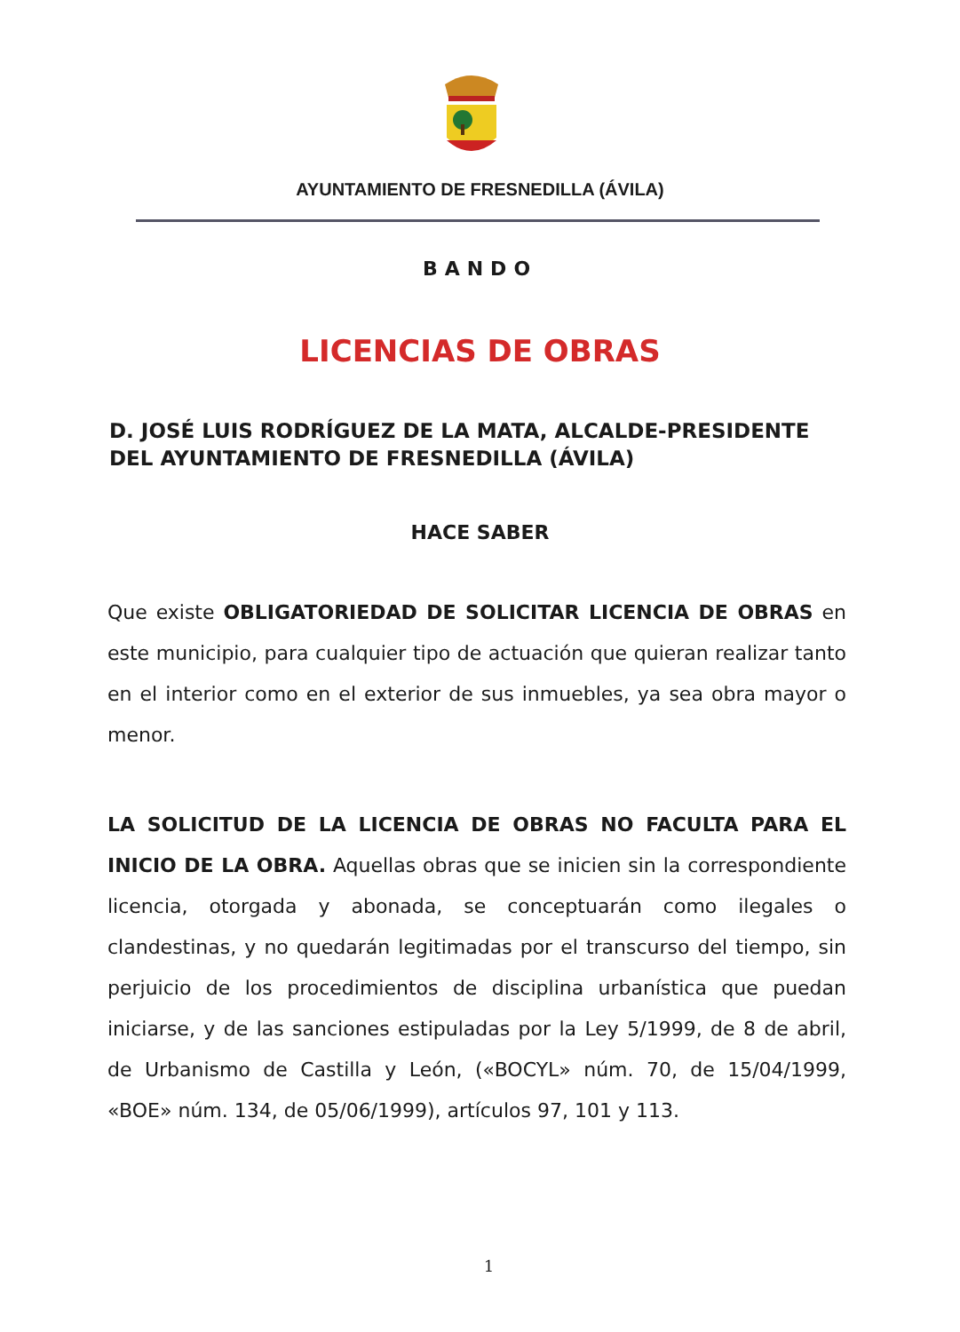AYUNTAMIENTO DE FRESNEDILLA (ÁVILA)
BANDO
LICENCIAS DE OBRAS
D. JOSÉ LUIS RODRÍGUEZ DE LA MATA, ALCALDE-PRESIDENTE DEL AYUNTAMIENTO DE FRESNEDILLA (ÁVILA)
HACE SABER
Que existe OBLIGATORIEDAD DE SOLICITAR LICENCIA DE OBRAS en este municipio, para cualquier tipo de actuación que quieran realizar tanto en el interior como en el exterior de sus inmuebles, ya sea obra mayor o menor.
LA SOLICITUD DE LA LICENCIA DE OBRAS NO FACULTA PARA EL INICIO DE LA OBRA. Aquellas obras que se inicien sin la correspondiente licencia, otorgada y abonada, se conceptuarán como ilegales o clandestinas, y no quedarán legitimadas por el transcurso del tiempo, sin perjuicio de los procedimientos de disciplina urbanística que puedan iniciarse, y de las sanciones estipuladas por la Ley 5/1999, de 8 de abril, de Urbanismo de Castilla y León, («BOCYL» núm. 70, de 15/04/1999, «BOE» núm. 134, de 05/06/1999), artículos 97, 101 y 113.
1